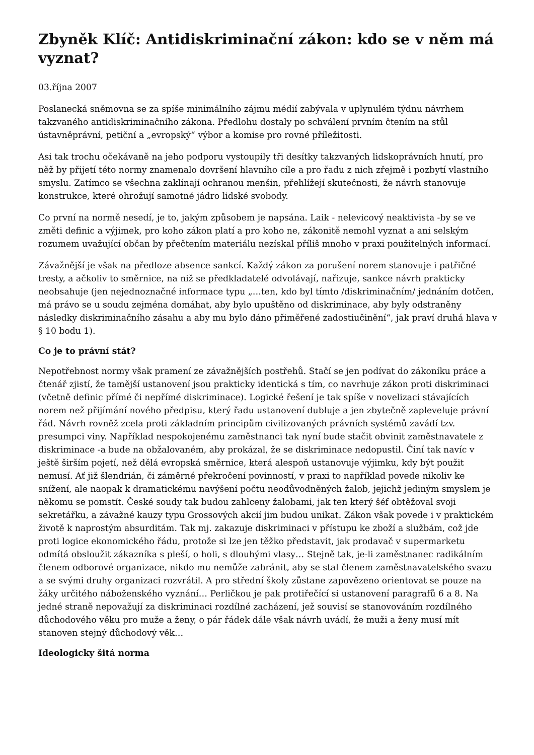Zbyněk Klíč: Antidiskriminační zákon: kdo se v něm má vyznat?
03.října 2007
Poslanecká sněmovna se za spíše minimálního zájmu médií zabývala v uplynulém týdnu návrhem takzvaného antidiskriminačního zákona. Předlohu dostaly po schválení prvním čtením na stůl ústavněprávní, petiční a „evropský“ výbor a komise pro rovné příležitosti.
Asi tak trochu očekávaně na jeho podporu vystoupily tři desítky takzvaných lidskoprávních hnutí, pro něž by přijetí této normy znamenalo dovršení hlavního cíle a pro řadu z nich zřejmě i pozbytí vlastního smyslu. Zatímco se všechna zaklínají ochranou menšin, přehlížejí skutečnosti, že návrh stanovuje konstrukce, které ohrožují samotné jádro lidské svobody.
Co první na normě nesedí, je to, jakým způsobem je napsána. Laik - nelevicový neaktivista -by se ve změti definic a výjimek, pro koho zákon platí a pro koho ne, zákonitě nemohl vyznat a ani selským rozumem uvažující občan by přečtením materiálu nezískal příliš mnoho v praxi použitelných informací.
Závažnější je však na předloze absence sankcí. Každý zákon za porušení norem stanovuje i patřičné tresty, a ačkoliv to směrnice, na niž se předkladatelé odvolávají, nařizuje, sankce návrh prakticky neobsahuje (jen nejednoznačné informace typu „…ten, kdo byl tímto /diskriminačním/ jednáním dotčen, má právo se u soudu zejména domáhat, aby bylo upuštěno od diskriminace, aby byly odstraněny následky diskriminačního zásahu a aby mu bylo dáno přiměřené zadostiučinění“, jak praví druhá hlava v § 10 bodu 1).
Co je to právní stát?
Nepotřebnost normy však pramení ze závažnějších postřehů. Stačí se jen podívat do zákoníku práce a čtenář zjistí, že tamější ustanovení jsou prakticky identická s tím, co navrhuje zákon proti diskriminaci (včetně definic přímé či nepřímé diskriminace). Logické řešení je tak spíše v novelizaci stávajících norem než přijímání nového předpisu, který řadu ustanovení dubluje a jen zbytečně zapleveluje právní řád. Návrh rovněž zcela proti základním principům civilizovaných právních systémů zavádí tzv. presumpci viny. Například nespokojenému zaměstnanci tak nyní bude stačit obvinit zaměstnavatele z diskriminace -a bude na obžalovaném, aby prokázal, že se diskriminace nedopustil. Činí tak navíc v ještě širším pojetí, než dělá evropská směrnice, která alespoň ustanovuje výjimku, kdy být použit nemusí. Ať již šlendrián, či záměrné překročení povinností, v praxi to například povede nikoliv ke snížení, ale naopak k dramatickému navýšení počtu neodůvodněných žalob, jejichž jediným smyslem je někomu se pomstít. České soudy tak budou zahlceny žalobami, jak ten který šéf obtěžoval svoji sekretářku, a závažné kauzy typu Grossových akcií jim budou unikat. Zákon však povede i v praktickém životě k naprostým absurditám. Tak mj. zakazuje diskriminaci v přístupu ke zboží a službám, což jde proti logice ekonomického řádu, protože si lze jen těžko představit, jak prodavač v supermarketu odmítá obsloužit zákazníka s pleší, o holi, s dlouhými vlasy… Stejně tak, je-li zaměstnanec radikálním členem odborové organizace, nikdo mu nemůže zabránit, aby se stal členem zaměstnavatelského svazu a se svými druhy organizaci rozvrátil. A pro střední školy zůstane zapovězeno orientovat se pouze na žáky určitého náboženského vyznání… Perličkou je pak protiřečící si ustanovení paragrafů 6 a 8. Na jedné straně nepovažují za diskriminaci rozdílné zacházení, jež souvisí se stanovováním rozdílného důchodového věku pro muže a ženy, o pár řádek dále však návrh uvádí, že muži a ženy musí mít stanoven stejný důchodový věk…
Ideologicky šitá norma